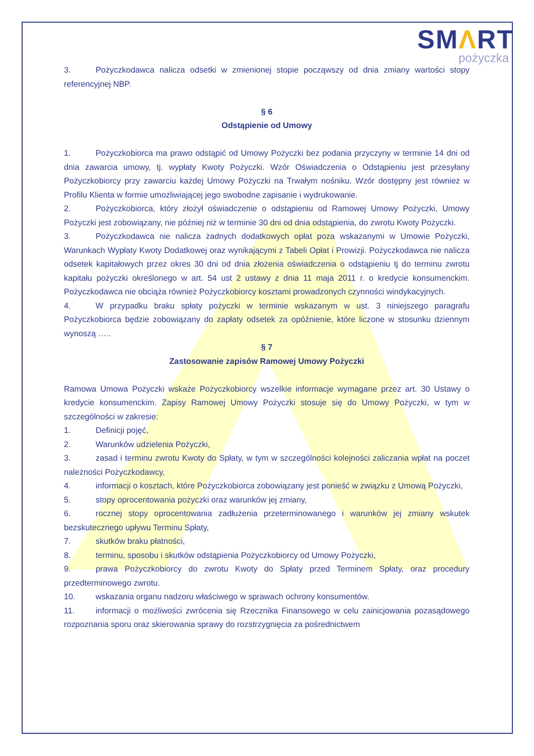SMΛRT
pożyczka
3. Pożyczkodawca nalicza odsetki w zmienionej stopie począwszy od dnia zmiany wartości stopy referencyjnej NBP.
§ 6
Odstąpienie od Umowy
1. Pożyczkobiorca ma prawo odstąpić od Umowy Pożyczki bez podania przyczyny w terminie 14 dni od dnia zawarcia umowy, tj. wypłaty Kwoty Pożyczki. Wzór Oświadczenia o Odstąpieniu jest przesyłany Pożyczkobiorcy przy zawarciu każdej Umowy Pożyczki na Trwałym nośniku. Wzór dostępny jest również w Profilu Klienta w formie umożliwiającej jego swobodne zapisanie i wydrukowanie.
2. Pożyczkobiorca, który złożył oświadczenie o odstąpieniu od Ramowej Umowy Pożyczki, Umowy Pożyczki jest zobowiązany, nie później niż w terminie 30 dni od dnia odstąpienia, do zwrotu Kwoty Pożyczki.
3. Pożyczkodawca nie nalicza żadnych dodatkowych opłat poza wskazanymi w Umowie Pożyczki, Warunkach Wypłaty Kwoty Dodatkowej oraz wynikającymi z Tabeli Opłat i Prowizji. Pożyczkodawca nie nalicza odsetek kapitałowych przez okres 30 dni od dnia złożenia oświadczenia o odstąpieniu tj do terminu zwrotu kapitału pożyczki określonego w art. 54 ust 2 ustawy z dnia 11 maja 2011 r. o kredycie konsumenckim. Pożyczkodawca nie obciąża również Pożyczkobiorcy kosztami prowadzonych czynności windykacyjnych.
4. W przypadku braku spłaty pożyczki w terminie wskazanym w ust. 3 niniejszego paragrafu Pożyczkobiorca będzie zobowiązany do zapłaty odsetek za opóźnienie, które liczone w stosunku dziennym wynoszą …..
§ 7
Zastosowanie zapisów Ramowej Umowy Pożyczki
Ramowa Umowa Pożyczki wskaże Pożyczkobiorcy wszelkie informacje wymagane przez art. 30 Ustawy o kredycie konsumenckim. Zapisy Ramowej Umowy Pożyczki stosuje się do Umowy Pożyczki, w tym w szczególności w zakresie:
1. Definicji pojęć,
2. Warunków udzielenia Pożyczki,
3. zasad i terminu zwrotu Kwoty do Spłaty, w tym w szczególności kolejności zaliczania wpłat na poczet należności Pożyczkodawcy,
4. informacji o kosztach, które Pożyczkobiorca zobowiązany jest ponieść w związku z Umową Pożyczki,
5. stopy oprocentowania pożyczki oraz warunków jej zmiany,
6. rocznej stopy oprocentowania zadłużenia przeterminowanego i warunków jej zmiany wskutek bezskutecznego upływu Terminu Spłaty,
7. skutków braku płatności,
8. terminu, sposobu i skutków odstąpienia Pożyczkobiorcy od Umowy Pożyczki,
9. prawa Pożyczkobiorcy do zwrotu Kwoty do Spłaty przed Terminem Spłaty, oraz procedury przedterminowego zwrotu.
10. wskazania organu nadzoru właściwego w sprawach ochrony konsumentów.
11. informacji o możliwości zwrócenia się Rzecznika Finansowego w celu zainicjowania pozasądowego rozpoznania sporu oraz skierowania sprawy do rozstrzygnięcia za pośrednictwem